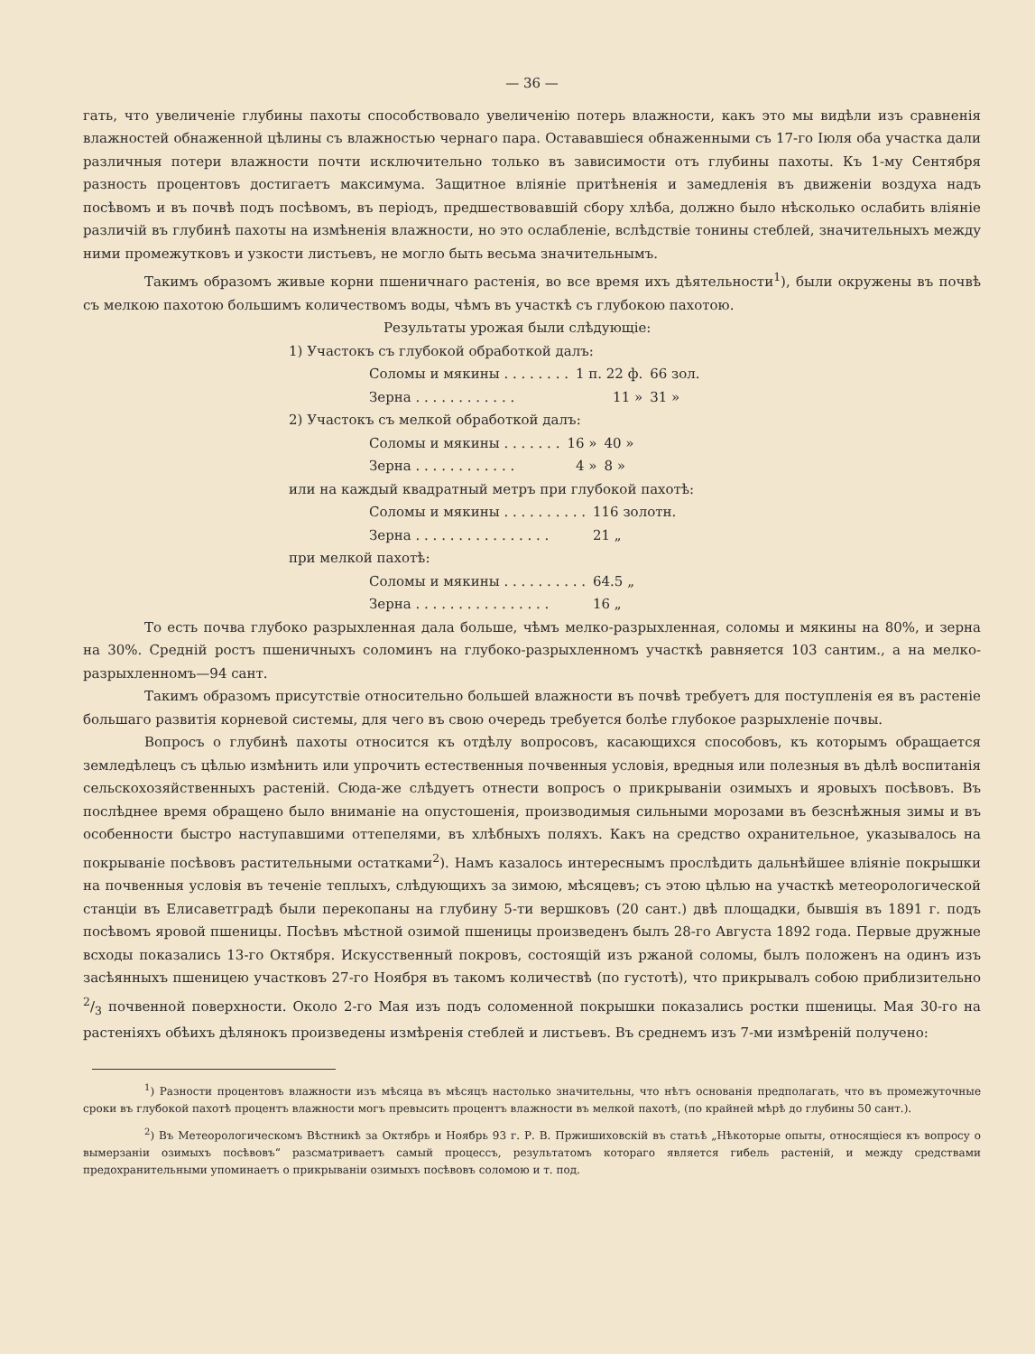— 36 —
гать, что увеличеніе глубины пахоты способствовало увеличенію потерь влажности, какъ это мы видѣли изъ сравненія влажностей обнаженной цѣлины съ влажностью чернаго пара. Остававшіеся обнаженными съ 17-го Іюля оба участка дали различныя потери влажности почти исключительно только въ зависимости отъ глубины пахоты. Къ 1-му Сентября разность процентовъ достигаетъ максимума. Защитное вліяніе притѣненія и замедленія въ движеніи воздуха надъ посѣвомъ и въ почвѣ подъ посѣвомъ, въ періодъ, предшествовавшій сбору хлѣба, должно было нѣсколько ослабить вліяніе различій въ глубинѣ пахоты на измѣненія влажности, но это ослабленіе, вслѣдствіе тонины стеблей, значительныхъ между ними промежутковъ и узкости листьевъ, не могло быть весьма значительнымъ.
Такимъ образомъ живые корни пшеничнаго растенія, во все время ихъ дѣятельности<sup>1</sup>), были окружены въ почвѣ съ мелкою пахотою большимъ количествомъ воды, чѣмъ въ участкѣ съ глубокою пахотою.
Результаты урожая были слѣдующіе:
1) Участокъ съ глубокой обработкой далъ:
| Соломы и мякины . . . . . . . . | 1 п. 22 ф. | 66 зол. |
| Зерна . . . . . . . . . . . . | 11 » | 31 » |
2) Участокъ съ мелкой обработкой далъ:
| Соломы и мякины . . . . . . . | 16 » | 40 » |
| Зерна . . . . . . . . . . . . | 4 » | 8 » |
или на каждый квадратный метръ при глубокой пахотѣ:
| Соломы и мякины . . . . . . . . . . | 116 золотн. |
| Зерна . . . . . . . . . . . . . . . . | 21 „ |
при мелкой пахотѣ:
| Соломы и мякины . . . . . . . . . . | 64.5 „ |
| Зерна . . . . . . . . . . . . . . . . | 16 „ |
То есть почва глубоко разрыхленная дала больше, чѣмъ мелко-разрыхленная, соломы и мякины на 80%, и зерна на 30%. Средній ростъ пшеничныхъ соломинъ на глубоко-разрыхленномъ участкѣ равняется 103 сантим., а на мелко-разрыхленномъ—94 сант.
Такимъ образомъ присутствіе относительно большей влажности въ почвѣ требуетъ для поступленія ея въ растеніе большаго развитія корневой системы, для чего въ свою очередь требуется болѣе глубокое разрыхленіе почвы.
Вопросъ о глубинѣ пахоты относится къ отдѣлу вопросовъ, касающихся способовъ, къ которымъ обращается земледѣлецъ съ цѣлью измѣнить или упрочить естественныя почвенныя условія, вредныя или полезныя въ дѣлѣ воспитанія сельскохозяйственныхъ растеній. Сюда-же слѣдуетъ отнести вопросъ о прикрываніи озимыхъ и яровыхъ посѣвовъ. Въ послѣднее время обращено было вниманіе на опустошенія, производимыя сильными морозами въ безснѣжныя зимы и въ особенности быстро наступавшими оттепелями, въ хлѣбныхъ поляхъ. Какъ на средство охранительное, указывалось на покрываніе посѣвовъ растительными остатками<sup>2</sup>). Намъ казалось интереснымъ прослѣдить дальнѣйшее вліяніе покрышки на почвенныя условія въ теченіе теплыхъ, слѣдующихъ за зимою, мѣсяцевъ; съ этою цѣлью на участкѣ метеорологической станціи въ Елисаветградѣ были перекопаны на глубину 5-ти вершковъ (20 сант.) двѣ площадки, бывшія въ 1891 г. подъ посѣвомъ яровой пшеницы. Посѣвъ мѣстной озимой пшеницы произведенъ былъ 28-го Августа 1892 года. Первые дружные всходы показались 13-го Октября. Искусственный покровъ, состоящій изъ ржаной соломы, былъ положенъ на одинъ изъ засѣянныхъ пшеницею участковъ 27-го Ноября въ такомъ количествѣ (по густотѣ), что прикрывалъ собою приблизительно 2/3 почвенной поверхности. Около 2-го Мая изъ подъ соломенной покрышки показались ростки пшеницы. Мая 30-го на растеніяхъ обѣихъ дѣлянокъ произведены измѣренія стеблей и листьевъ. Въ среднемъ изъ 7-ми измѣреній получено:
<sup>1</sup>) Разности процентовъ влажности изъ мѣсяца въ мѣсяцъ настолько значительны, что нѣтъ основанія предполагать, что въ промежуточные сроки въ глубокой пахотѣ процентъ влажности могъ превысить процентъ влажности въ мелкой пахотѣ, (по крайней мѣрѣ до глубины 50 сант.).
<sup>2</sup>) Въ Метеорологическомъ Вѣстникѣ за Октябрь и Ноябрь 93 г. Р. В. Пржишиховскій въ статьѣ „Нѣкоторые опыты, относящіеся къ вопросу о вымерзаніи озимыхъ посѣвовъ“ разсматриваетъ самый процессъ, результатомъ котораго является гибель растеній, и между средствами предохранительными упоминаетъ о прикрываніи озимыхъ посѣвовъ соломою и т. под.